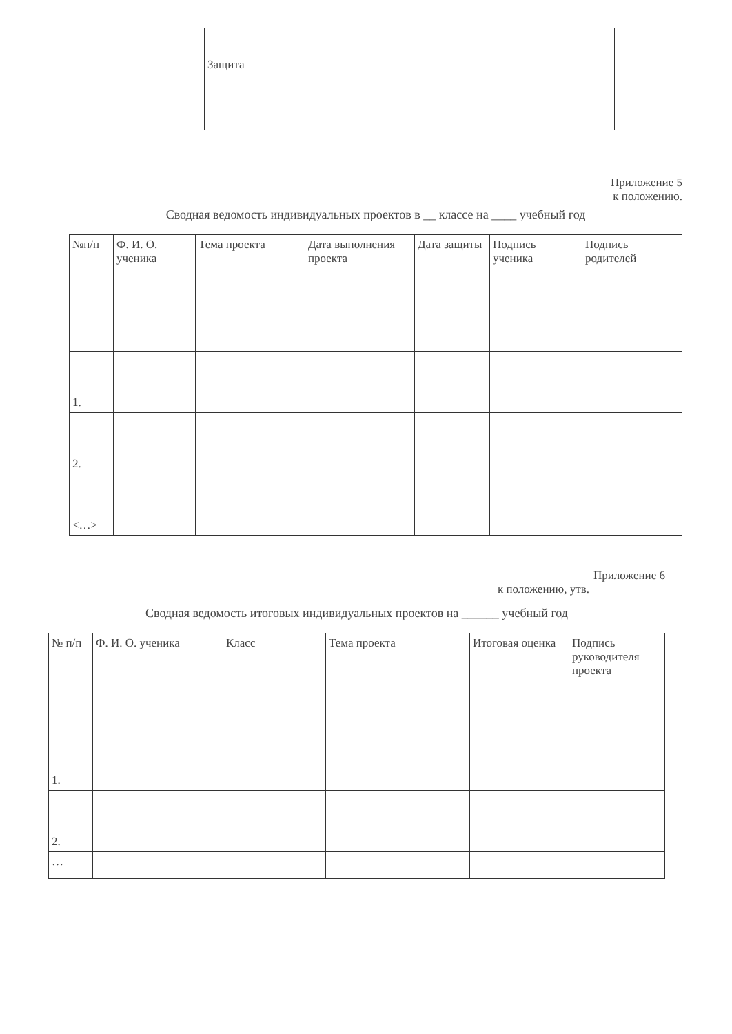| | Защита | | | |
Приложение 5
к положению.
Сводная ведомость индивидуальных проектов в __ классе на ____ учебный год
| №п/п | Ф. И. О. ученика | Тема проекта | Дата выполнения проекта | Дата защиты | Подпись ученика | Подпись родителей |
| --- | --- | --- | --- | --- | --- | --- |
| 1. | | | | | | |
| 2. | | | | | | |
| <…> | | | | | | |
Приложение 6
к положению, утв.
Сводная ведомость итоговых индивидуальных проектов на ______ учебный год
| № п/п | Ф. И. О. ученика | Класс | Тема проекта | Итоговая оценка | Подпись руководителя проекта |
| --- | --- | --- | --- | --- | --- |
| 1. | | | | | |
| 2. | | | | | |
| … | | | | | |